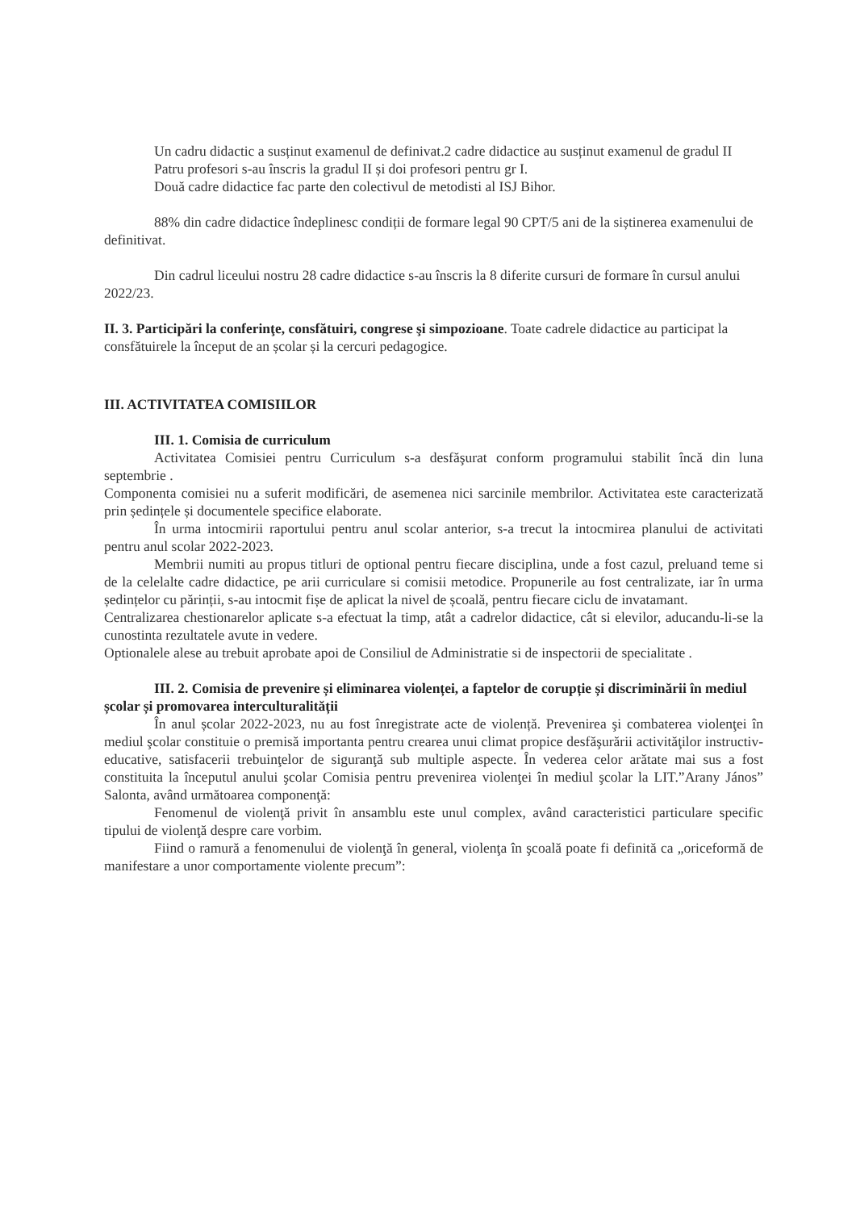Un cadru didactic a susținut examenul de definivat.2 cadre didactice au susținut examenul de gradul II
Patru profesori s-au înscris la gradul II și doi profesori pentru gr I.
Două cadre didactice fac parte den colectivul de metodisti al ISJ Bihor.
88% din cadre didactice îndeplinesc condiții de formare legal 90 CPT/5 ani de la siștinerea examenului de definitivat.
Din cadrul liceului nostru 28 cadre didactice s-au înscris la 8 diferite cursuri de formare în cursul anului 2022/23.
II. 3. Participări la conferinţe, consfătuiri, congrese şi simpozioane. Toate cadrele didactice au participat la consfătuirele la început de an școlar și la cercuri pedagogice.
III. ACTIVITATEA COMISIILOR
III. 1. Comisia de curriculum
Activitatea Comisiei pentru Curriculum s-a desfăşurat conform programului stabilit încă din luna septembrie .
Componenta comisiei nu a suferit modificări, de asemenea nici sarcinile membrilor. Activitatea este caracterizată prin ședințele și documentele specifice elaborate.
În urma intocmirii raportului pentru anul scolar anterior, s-a trecut la intocmirea planului de activitati pentru anul scolar 2022-2023.
Membrii numiti au propus titluri de optional pentru fiecare disciplina, unde a fost cazul, preluand teme si de la celelalte cadre didactice, pe arii curriculare si comisii metodice. Propunerile au fost centralizate, iar în urma ședințelor cu părinții, s-au intocmit fișe de aplicat la nivel de școală, pentru fiecare ciclu de invatamant.
Centralizarea chestionarelor aplicate s-a efectuat la timp, atât a cadrelor didactice, cât si elevilor, aducandu-li-se la cunostinta rezultatele avute in vedere.
Optionalele alese au trebuit aprobate apoi de Consiliul de Administratie si de inspectorii de specialitate .
III. 2. Comisia de prevenire și eliminarea violenței, a faptelor de corupție și discriminării în mediul școlar și promovarea interculturalității
În anul școlar 2022-2023, nu au fost înregistrate acte de violență. Prevenirea şi combaterea violenţei în mediul şcolar constituie o premisă importanta pentru crearea unui climat propice desfăşurării activităţilor instructiv-educative, satisfacerii trebuinţelor de siguranţă sub multiple aspecte. În vederea celor arătate mai sus a fost constituita la începutul anului şcolar Comisia pentru prevenirea violenţei în mediul şcolar la LIT.”Arany János” Salonta, având următoarea componenţă:
Fenomenul de violenţă privit în ansamblu este unul complex, având caracteristici particulare specific tipului de violenţă despre care vorbim.
Fiind o ramură a fenomenului de violenţă în general, violenţa în şcoală poate fi definită ca „oriceformă de manifestare a unor comportamente violente precum”: